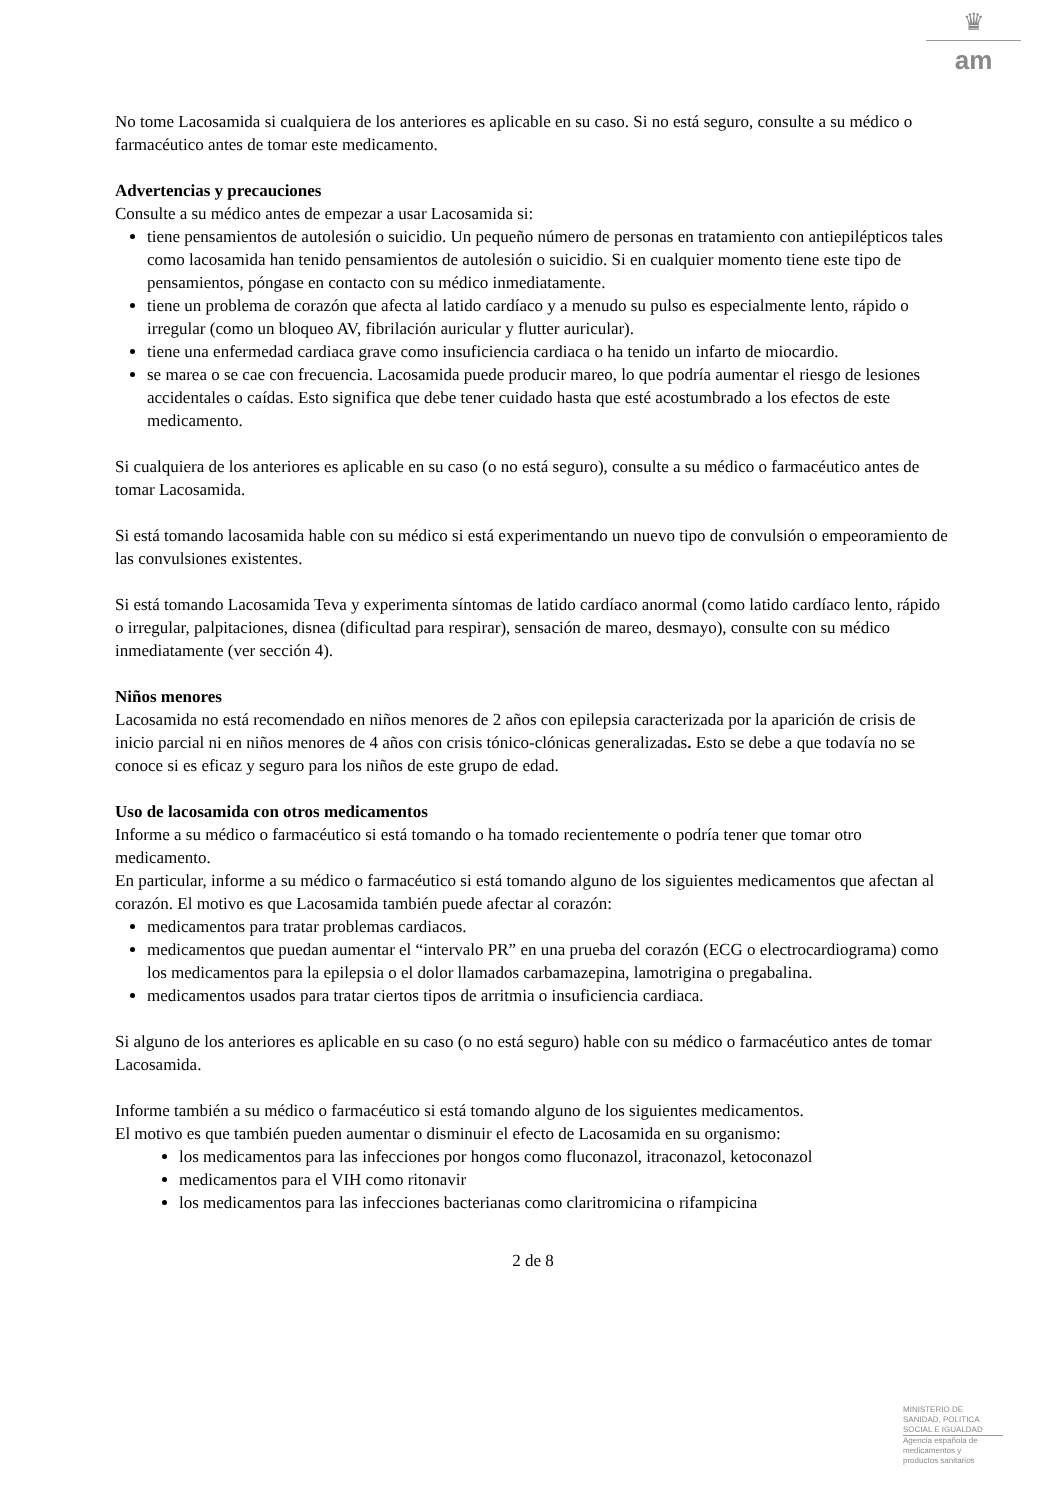♛
am
No tome Lacosamida si cualquiera de los anteriores es aplicable en su caso. Si no está seguro, consulte a su médico o farmacéutico antes de tomar este medicamento.
Advertencias y precauciones
Consulte a su médico antes de empezar a usar Lacosamida si:
tiene pensamientos de autolesión o suicidio. Un pequeño número de personas en tratamiento con antiepilépticos tales como lacosamida han tenido pensamientos de autolesión o suicidio. Si en cualquier momento tiene este tipo de pensamientos, póngase en contacto con su médico inmediatamente.
tiene un problema de corazón que afecta al latido cardíaco y a menudo su pulso es especialmente lento, rápido o irregular (como un bloqueo AV, fibrilación auricular y flutter auricular).
tiene una enfermedad cardiaca grave como insuficiencia cardiaca o ha tenido un infarto de miocardio.
se marea o se cae con frecuencia. Lacosamida puede producir mareo, lo que podría aumentar el riesgo de lesiones accidentales o caídas. Esto significa que debe tener cuidado hasta que esté acostumbrado a los efectos de este medicamento.
Si cualquiera de los anteriores es aplicable en su caso (o no está seguro), consulte a su médico o farmacéutico antes de tomar Lacosamida.
Si está tomando lacosamida hable con su médico si está experimentando un nuevo tipo de convulsión o empeoramiento de las convulsiones existentes.
Si está tomando Lacosamida Teva y experimenta síntomas de latido cardíaco anormal (como latido cardíaco lento, rápido o irregular, palpitaciones, disnea (dificultad para respirar), sensación de mareo, desmayo), consulte con su médico inmediatamente (ver sección 4).
Niños menores
Lacosamida no está recomendado en niños menores de 2 años con epilepsia caracterizada por la aparición de crisis de inicio parcial ni en niños menores de 4 años con crisis tónico-clónicas generalizadas. Esto se debe a que todavía no se conoce si es eficaz y seguro para los niños de este grupo de edad.
Uso de lacosamida con otros medicamentos
Informe a su médico o farmacéutico si está tomando o ha tomado recientemente o podría tener que tomar otro medicamento.
En particular, informe a su médico o farmacéutico si está tomando alguno de los siguientes medicamentos que afectan al corazón. El motivo es que Lacosamida también puede afectar al corazón:
medicamentos para tratar problemas cardiacos.
medicamentos que puedan aumentar el “intervalo PR” en una prueba del corazón (ECG o electrocardiograma) como los medicamentos para la epilepsia o el dolor llamados carbamazepina, lamotrigina o pregabalina.
medicamentos usados para tratar ciertos tipos de arritmia o insuficiencia cardiaca.
Si alguno de los anteriores es aplicable en su caso (o no está seguro) hable con su médico o farmacéutico antes de tomar Lacosamida.
Informe también a su médico o farmacéutico si está tomando alguno de los siguientes medicamentos.
El motivo es que también pueden aumentar o disminuir el efecto de Lacosamida en su organismo:
los medicamentos para las infecciones por hongos como fluconazol, itraconazol, ketoconazol
medicamentos para el VIH como ritonavir
los medicamentos para las infecciones bacterianas como claritromicina o rifampicina
2 de 8
MINISTERIO DE
SANIDAD, POLITICA
SOCIAL E IGUALDAD
Agencia española de
medicamentos y
productos sanitarios